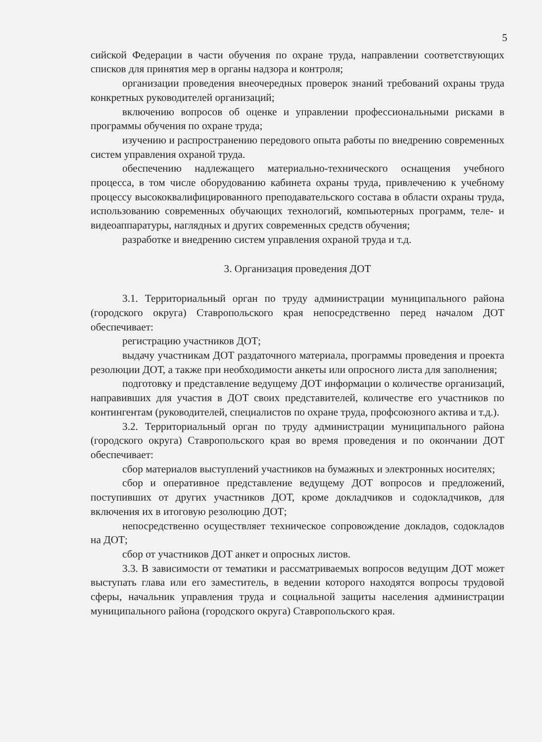5
сийской Федерации в части обучения по охране труда, направлении соответствующих списков для принятия мер в органы надзора и контроля;
организации проведения внеочередных проверок знаний требований охраны труда конкретных руководителей организаций;
включению вопросов об оценке и управлении профессиональными рисками в программы обучения по охране труда;
изучению и распространению передового опыта работы по внедрению современных систем управления охраной труда.
обеспечению надлежащего материально-технического оснащения учебного процесса, в том числе оборудованию кабинета охраны труда, привлечению к учебному процессу высококвалифицированного преподавательского состава в области охраны труда, использованию современных обучающих технологий, компьютерных программ, теле- и видеоаппаратуры, наглядных и других современных средств обучения;
разработке и внедрению систем управления охраной труда и т.д.
3. Организация проведения ДОТ
3.1. Территориальный орган по труду администрации муниципального района (городского округа) Ставропольского края непосредственно перед началом ДОТ обеспечивает:
регистрацию участников ДОТ;
выдачу участникам ДОТ раздаточного материала, программы проведения и проекта резолюции ДОТ, а также при необходимости анкеты или опросного листа для заполнения;
подготовку и представление ведущему ДОТ информации о количестве организаций, направивших для участия в ДОТ своих представителей, количестве его участников по контингентам (руководителей, специалистов по охране труда, профсоюзного актива и т.д.).
3.2. Территориальный орган по труду администрации муниципального района (городского округа) Ставропольского края во время проведения и по окончании ДОТ обеспечивает:
сбор материалов выступлений участников на бумажных и электронных носителях;
сбор и оперативное представление ведущему ДОТ вопросов и предложений, поступивших от других участников ДОТ, кроме докладчиков и содокладчиков, для включения их в итоговую резолюцию ДОТ;
непосредственно осуществляет техническое сопровождение докладов, содокладов на ДОТ;
сбор от участников ДОТ анкет и опросных листов.
3.3. В зависимости от тематики и рассматриваемых вопросов ведущим ДОТ может выступать глава или его заместитель, в ведении которого находятся вопросы трудовой сферы, начальник управления труда и социальной защиты населения администрации муниципального района (городского округа) Ставропольского края.